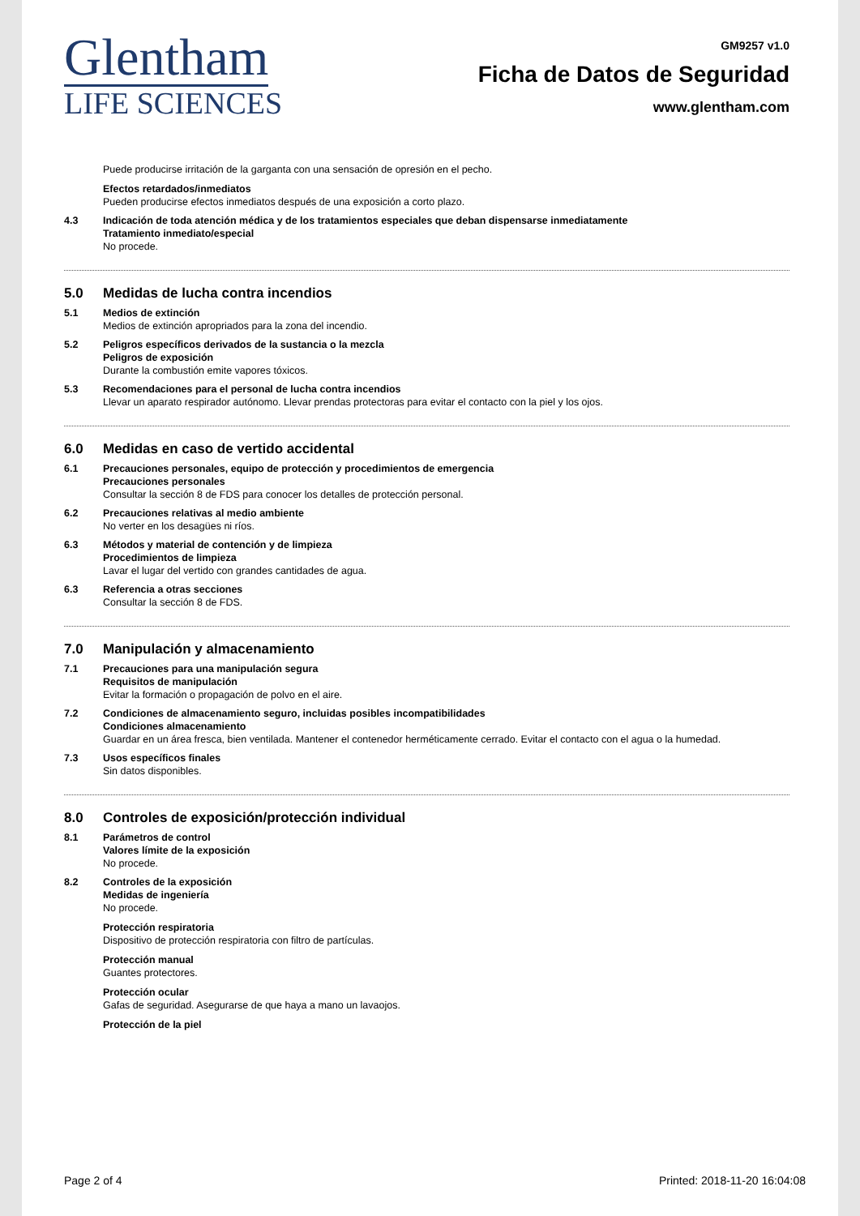Glentham
LIFE SCIENCES
GM9257 v1.0
Ficha de Datos de Seguridad
www.glentham.com
Puede producirse irritación de la garganta con una sensación de opresión en el pecho.
Efectos retardados/inmediatos
Pueden producirse efectos inmediatos después de una exposición a corto plazo.
4.3 Indicación de toda atención médica y de los tratamientos especiales que deban dispensarse inmediatamente
Tratamiento inmediato/especial
No procede.
5.0 Medidas de lucha contra incendios
5.1 Medios de extinción
Medios de extinción apropriados para la zona del incendio.
5.2 Peligros específicos derivados de la sustancia o la mezcla
Peligros de exposición
Durante la combustión emite vapores tóxicos.
5.3 Recomendaciones para el personal de lucha contra incendios
Llevar un aparato respirador autónomo. Llevar prendas protectoras para evitar el contacto con la piel y los ojos.
6.0 Medidas en caso de vertido accidental
6.1 Precauciones personales, equipo de protección y procedimientos de emergencia
Precauciones personales
Consultar la sección 8 de FDS para conocer los detalles de protección personal.
6.2 Precauciones relativas al medio ambiente
No verter en los desagües ni ríos.
6.3 Métodos y material de contención y de limpieza
Procedimientos de limpieza
Lavar el lugar del vertido con grandes cantidades de agua.
6.3 Referencia a otras secciones
Consultar la sección 8 de FDS.
7.0 Manipulación y almacenamiento
7.1 Precauciones para una manipulación segura
Requisitos de manipulación
Evitar la formación o propagación de polvo en el aire.
7.2 Condiciones de almacenamiento seguro, incluidas posibles incompatibilidades
Condiciones almacenamiento
Guardar en un área fresca, bien ventilada. Mantener el contenedor herméticamente cerrado. Evitar el contacto con el agua o la humedad.
7.3 Usos específicos finales
Sin datos disponibles.
8.0 Controles de exposición/protección individual
8.1 Parámetros de control
Valores límite de la exposición
No procede.
8.2 Controles de la exposición
Medidas de ingeniería
No procede.
Protección respiratoria
Dispositivo de protección respiratoria con filtro de partículas.
Protección manual
Guantes protectores.
Protección ocular
Gafas de seguridad. Asegurarse de que haya a mano un lavaojos.
Protección de la piel
Page 2 of 4 Printed: 2018-11-20 16:04:08